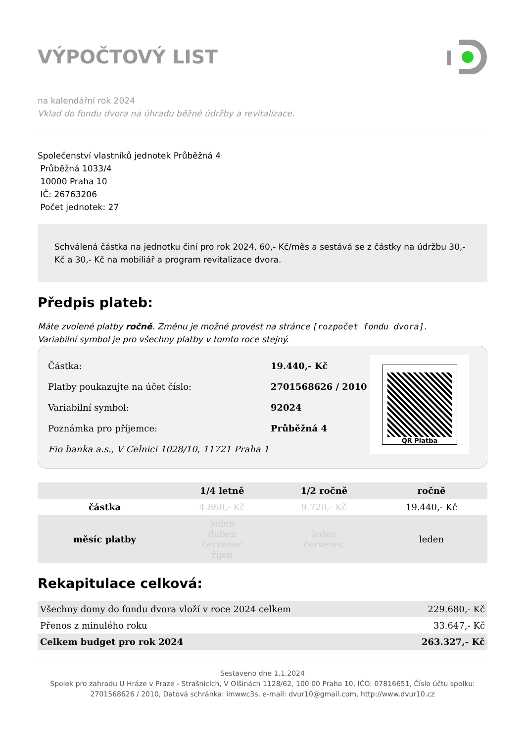VÝPOČTOVÝ LIST
na kalendářní rok 2024
Vklad do fondu dvora na úhradu běžné údržby a revitalizace.
Společenství vlastníků jednotek Průběžná 4
Průběžná 1033/4
10000 Praha 10
IČ: 26763206
Počet jednotek: 27
Schválená částka na jednotku činí pro rok 2024, 60,- Kč/měs a sestává se z částky na údržbu 30,- Kč a 30,- Kč na mobiliář a program revitalizace dvora.
Předpis plateb:
Máte zvolené platby ročně. Změnu je možné provést na stránce [rozpočet fondu dvora].
Variabilní symbol je pro všechny platby v tomto roce stejný.
| Částka: | 19.440,- Kč |
| Platby poukazujte na účet číslo: | 2701568626 / 2010 |
| Variabilní symbol: | 92024 |
| Poznámka pro příjemce: | Průběžná 4 |
| Fio banka a.s., V Celnici 1028/10, 11721 Praha 1 | |
QR Platba
| | 1/4 letně | 1/2 ročně | ročně |
| --- | --- | --- | --- |
| částka | 4.860,- Kč | 9.720,- Kč | 19.440,- Kč |
| měsíc platby | leden duben červenec říjen | leden červenec | leden |
Rekapitulace celková:
| Všechny domy do fondu dvora vloží v roce 2024 celkem | 229.680,- Kč |
| Přenos z minulého roku | 33.647,- Kč |
| Celkem budget pro rok 2024 | 263.327,- Kč |
Sestaveno dne 1.1.2024
Spolek pro zahradu U Hráze v Praze - Strašnicích, V Olšinách 1128/62, 100 00 Praha 10, IČO: 07816651, Číslo účtu spolku: 2701568626 / 2010, Datová schránka: imwwc3s, e-mail: dvur10@gmail.com, http://www.dvur10.cz